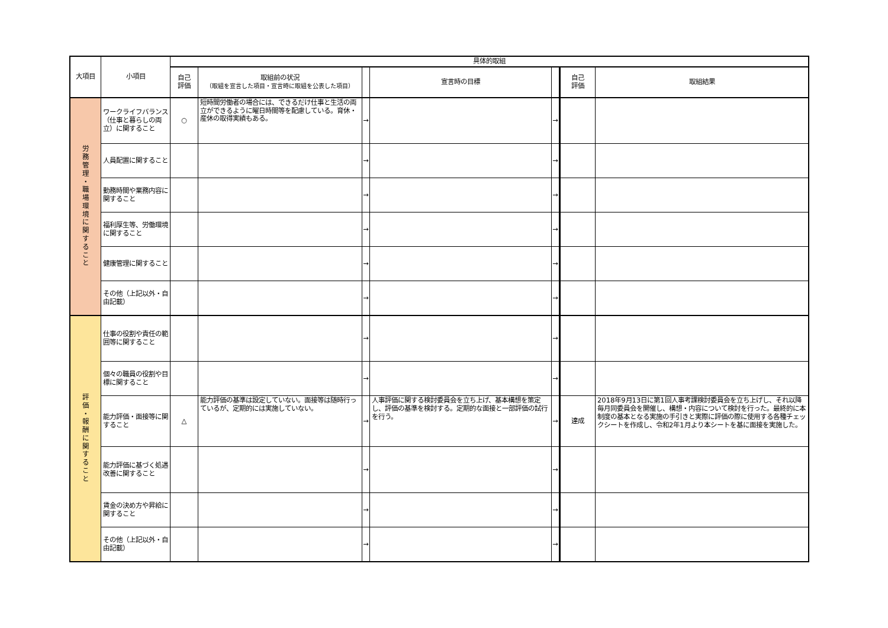| 大項目 | 小項目 | 具体的取組 | | | | | | |
| --- | --- | --- | --- | --- | --- | --- | --- | --- |
| | | 自己 評価 | 取組前の状況 （取組を宣言した項目・宣言時に取組を公表した項目） | | 宣言時の目標 | | 自己 評価 | 取組結果 |
| 労 務 管 理 ・ 職 場 環 境 に 関 す る こ と | ワークライフバランス（仕事と暮らしの両立）に関すること | ○ | 短時間労働者の場合には、できるだけ仕事と生活の両立ができるように曜日時間等を配慮している。育休・産休の取得実績もある。 | → | | → | | |
| | 人員配置に関すること | | | → | | → | | |
| | 勤務時間や業務内容に関すること | | | → | | → | | |
| | 福利厚生等、労働環境に関すること | | | → | | → | | |
| | 健康管理に関すること | | | → | | → | | |
| | その他（上記以外・自由記載） | | | → | | → | | |
| 評 価 ・ 報 酬 に 関 す る こ と | 仕事の役割や責任の範囲等に関すること | | | → | | → | | |
| | 個々の職員の役割や目標に関すること | | | → | | → | | |
| | 能力評価・面接等に関すること | △ | 能力評価の基準は設定していない。面接等は随時行っているが、定期的には実施していない。 | → | 人事評価に関する検討委員会を立ち上げ、基本構想を策定し、評価の基準を検討する。定期的な面接と一部評価の試行を行う。 | → | 達成 | 2018年9月13日に第1回人事考課検討委員会を立ち上げし、それ以降毎月同委員会を開催し、構想・内容について検討を行った。最終的に本制度の基本となる実施の手引きと実際に評価の際に使用する各種チェックシートを作成し、令和2年1月より本シートを基に面接を実施した。 |
| | 能力評価に基づく処遇改善に関すること | | | → | | → | | |
| | 賃金の決め方や昇給に関すること | | | → | | → | | |
| | その他（上記以外・自由記載） | | | → | | → | | |